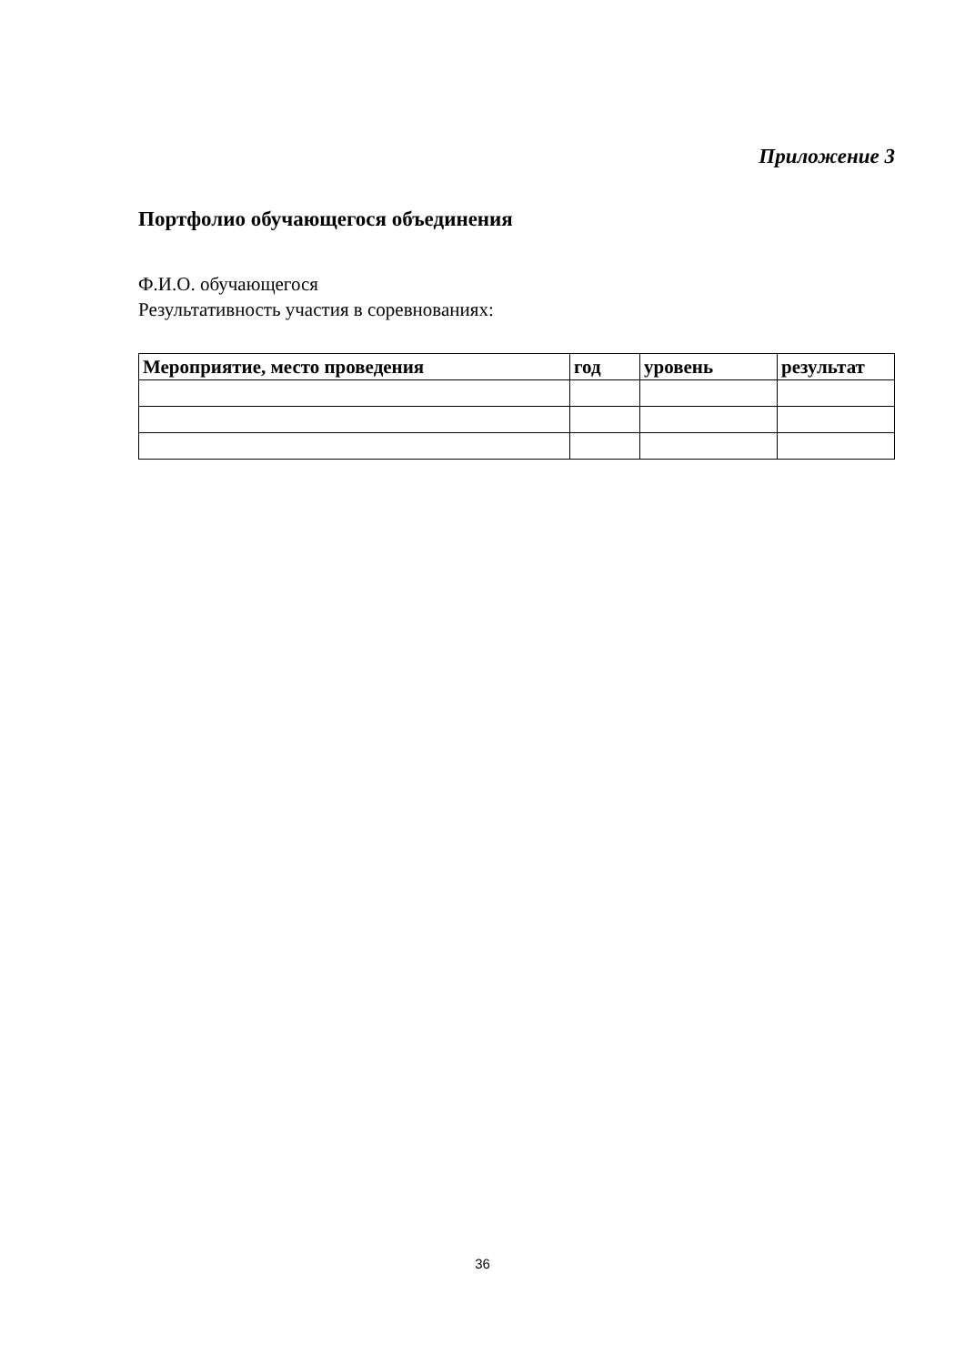Приложение 3
Портфолио обучающегося объединения
Ф.И.О. обучающегося
Результативность участия в соревнованиях:
| Мероприятие, место проведения | год | уровень | результат |
| --- | --- | --- | --- |
36